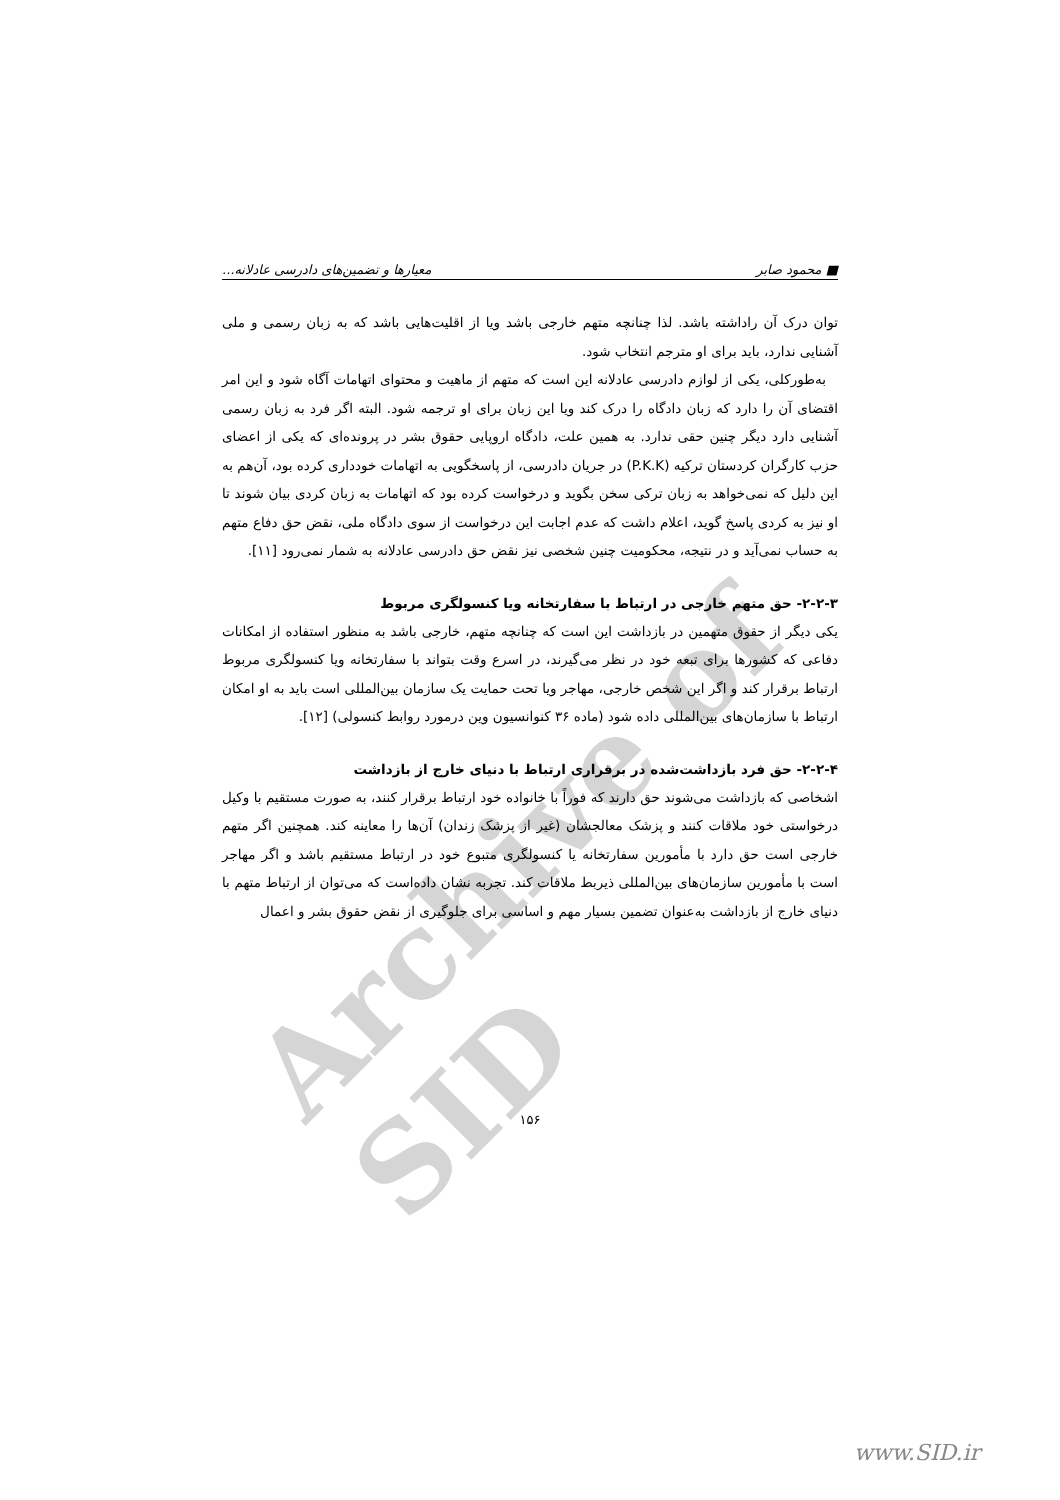Archive of SID
■ محمود صابر معیارها و تضمین‌های دادرسی عادلانه...
توان درک آن راداشته باشد. لذا چنانچه متهم خارجی باشد ویا از اقلیت‌هایی باشد که به زبان رسمی و ملی آشنایی ندارد، باید برای او مترجم انتخاب شود.
به‌طورکلی، یکی از لوازم دادرسی عادلانه این است که متهم از ماهیت و محتوای اتهامات آگاه شود و این امر اقتضای آن را دارد که زبان دادگاه را درک کند ویا این زبان برای او ترجمه شود. البته اگر فرد به زبان رسمی آشنایی دارد دیگر چنین حقی ندارد. به همین علت، دادگاه اروپایی حقوق بشر در پرونده‌ای که یکی از اعضای حزب کارگران کردستان ترکیه (P.K.K) در جریان دادرسی، از پاسخگویی به اتهامات خودداری کرده بود، آن‌هم به این دلیل که نمی‌خواهد به زبان ترکی سخن بگوید و درخواست کرده بود که اتهامات به زبان کردی بیان شوند تا او نیز به کردی پاسخ گوید، اعلام داشت که عدم اجابت این درخواست از سوی دادگاه ملی، نقض حق دفاع متهم به حساب نمی‌آید و در نتیجه، محکومیت چنین شخصی نیز نقض حق دادرسی عادلانه به شمار نمی‌رود [۱۱].
۲-۲-۳- حق متهم خارجی در ارتباط با سفارتخانه ویا کنسولگری مربوط
یکی دیگر از حقوق متهمین در بازداشت این است که چنانچه متهم، خارجی باشد به منظور استفاده از امکانات دفاعی که کشورها برای تبعه خود در نظر می‌گیرند، در اسرع وقت بتواند با سفارتخانه ویا کنسولگری مربوط ارتباط برقرار کند و اگر این شخص خارجی، مهاجر ویا تحت حمایت یک سازمان بین‌المللی است باید به او امکان ارتباط با سازمان‌های بین‌المللی داده شود (ماده ۳۶ کنوانسیون وین درمورد روابط کنسولی) [۱۲].
۲-۲-۴- حق فرد بازداشت‌شده در برقراری ارتباط با دنیای خارج از بازداشت
اشخاصی که بازداشت می‌شوند حق دارند که فوراً با خانواده خود ارتباط برقرار کنند، به صورت مستقیم با وکیل درخواستی خود ملاقات کنند و پزشک معالجشان (غیر از پزشک زندان) آن‌ها را معاینه کند. همچنین اگر متهم خارجی است حق دارد با مأمورین سفارتخانه یا کنسولگری متبوع خود در ارتباط مستقیم باشد و اگر مهاجر است با مأمورین سازمان‌های بین‌المللی ذیربط ملاقات کند. تجربه نشان داده‌است که می‌توان از ارتباط متهم با دنیای خارج از بازداشت به‌عنوان تضمین بسیار مهم و اساسی برای جلوگیری از نقض حقوق بشر و اعمال
۱۵۶
www.SID.ir